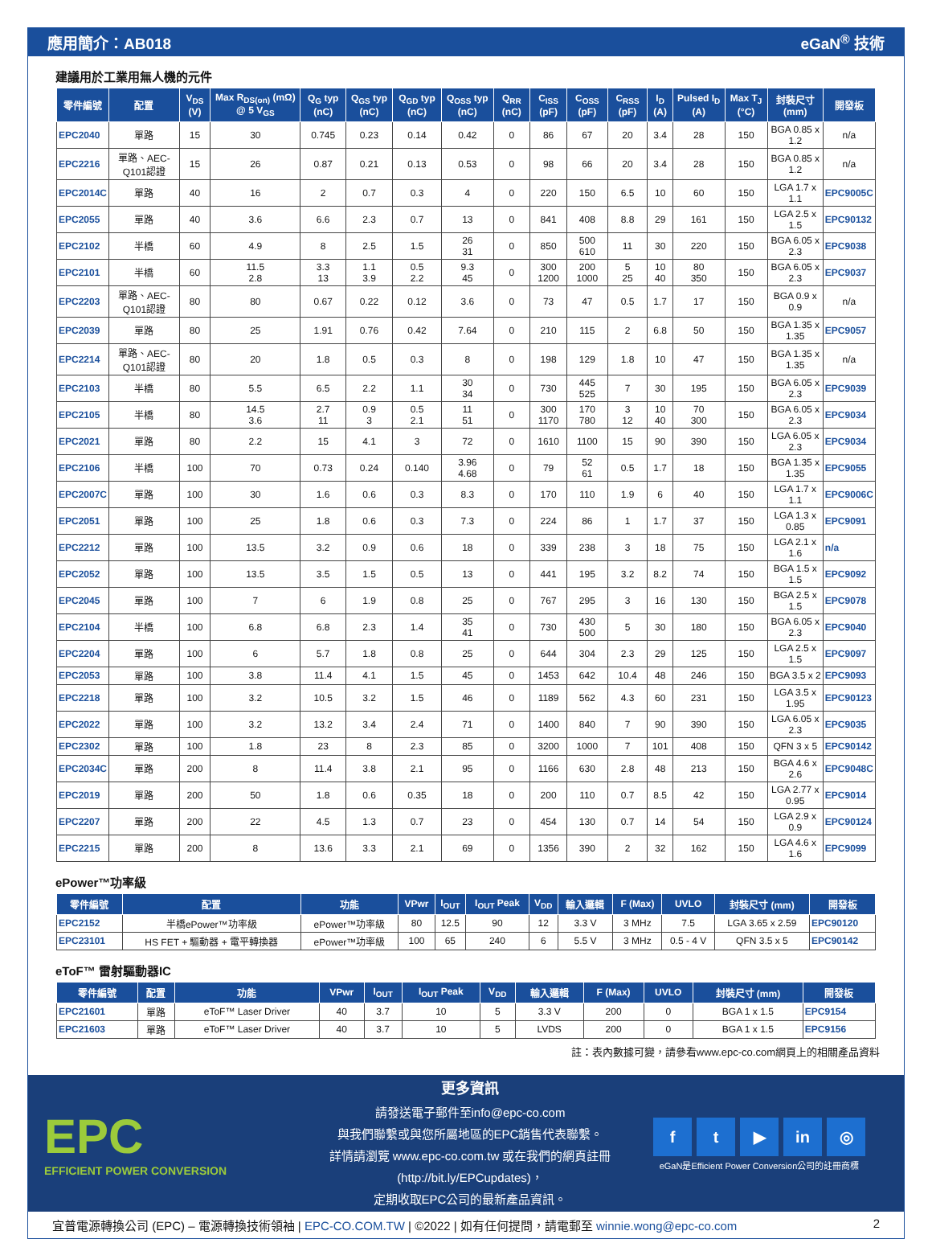應用簡介：AB018 eGaN<sup>®</sup> 技術
建議用於工業用無人機的元件
| 零件編號 | 配置 | V<sub>DS</sub> (V) | Max R<sub>DS(on)</sub> (mΩ) @ 5 V<sub>GS</sub> | Q<sub>G</sub> typ (nC) | Q<sub>GS</sub> typ (nC) | Q<sub>GD</sub> typ (nC) | Q<sub>OSS</sub> typ (nC) | Q<sub>RR</sub> (nC) | C<sub>ISS</sub> (pF) | C<sub>OSS</sub> (pF) | C<sub>RSS</sub> (pF) | I<sub>D</sub> (A) | Pulsed I<sub>D</sub> (A) | Max T<sub>J</sub> (°C) | 封裝尺寸 (mm) | 開發板 |
| --- | --- | --- | --- | --- | --- | --- | --- | --- | --- | --- | --- | --- | --- | --- | --- | --- |
| EPC2040 | 單路 | 15 | 30 | 0.745 | 0.23 | 0.14 | 0.42 | 0 | 86 | 67 | 20 | 3.4 | 28 | 150 | BGA 0.85 x 1.2 | n/a |
| EPC2216 | 單路、AEC-Q101認證 | 15 | 26 | 0.87 | 0.21 | 0.13 | 0.53 | 0 | 98 | 66 | 20 | 3.4 | 28 | 150 | BGA 0.85 x 1.2 | n/a |
| EPC2014C | 單路 | 40 | 16 | 2 | 0.7 | 0.3 | 4 | 0 | 220 | 150 | 6.5 | 10 | 60 | 150 | LGA 1.7 x 1.1 | EPC9005C |
| EPC2055 | 單路 | 40 | 3.6 | 6.6 | 2.3 | 0.7 | 13 | 0 | 841 | 408 | 8.8 | 29 | 161 | 150 | LGA 2.5 x 1.5 | EPC90132 |
| EPC2102 | 半橋 | 60 | 4.9 | 8 | 2.5 | 1.5 | 26 31 | 0 | 850 | 500 610 | 11 | 30 | 220 | 150 | BGA 6.05 x 2.3 | EPC9038 |
| EPC2101 | 半橋 | 60 | 11.5 2.8 | 3.3 13 | 1.1 3.9 | 0.5 2.2 | 9.3 45 | 0 | 300 1200 | 200 1000 | 5 25 | 10 40 | 80 350 | 150 | BGA 6.05 x 2.3 | EPC9037 |
| EPC2203 | 單路、AEC-Q101認證 | 80 | 80 | 0.67 | 0.22 | 0.12 | 3.6 | 0 | 73 | 47 | 0.5 | 1.7 | 17 | 150 | BGA 0.9 x 0.9 | n/a |
| EPC2039 | 單路 | 80 | 25 | 1.91 | 0.76 | 0.42 | 7.64 | 0 | 210 | 115 | 2 | 6.8 | 50 | 150 | BGA 1.35 x 1.35 | EPC9057 |
| EPC2214 | 單路、AEC-Q101認證 | 80 | 20 | 1.8 | 0.5 | 0.3 | 8 | 0 | 198 | 129 | 1.8 | 10 | 47 | 150 | BGA 1.35 x 1.35 | n/a |
| EPC2103 | 半橋 | 80 | 5.5 | 6.5 | 2.2 | 1.1 | 30 34 | 0 | 730 | 445 525 | 7 | 30 | 195 | 150 | BGA 6.05 x 2.3 | EPC9039 |
| EPC2105 | 半橋 | 80 | 14.5 3.6 | 2.7 11 | 0.9 3 | 0.5 2.1 | 11 51 | 0 | 300 1170 | 170 780 | 3 12 | 10 40 | 70 300 | 150 | BGA 6.05 x 2.3 | EPC9034 |
| EPC2021 | 單路 | 80 | 2.2 | 15 | 4.1 | 3 | 72 | 0 | 1610 | 1100 | 15 | 90 | 390 | 150 | LGA 6.05 x 2.3 | EPC9034 |
| EPC2106 | 半橋 | 100 | 70 | 0.73 | 0.24 | 0.140 | 3.96 4.68 | 0 | 79 | 52 61 | 0.5 | 1.7 | 18 | 150 | BGA 1.35 x 1.35 | EPC9055 |
| EPC2007C | 單路 | 100 | 30 | 1.6 | 0.6 | 0.3 | 8.3 | 0 | 170 | 110 | 1.9 | 6 | 40 | 150 | LGA 1.7 x 1.1 | EPC9006C |
| EPC2051 | 單路 | 100 | 25 | 1.8 | 0.6 | 0.3 | 7.3 | 0 | 224 | 86 | 1 | 1.7 | 37 | 150 | LGA 1.3 x 0.85 | EPC9091 |
| EPC2212 | 單路 | 100 | 13.5 | 3.2 | 0.9 | 0.6 | 18 | 0 | 339 | 238 | 3 | 18 | 75 | 150 | LGA 2.1 x 1.6 | n/a |
| EPC2052 | 單路 | 100 | 13.5 | 3.5 | 1.5 | 0.5 | 13 | 0 | 441 | 195 | 3.2 | 8.2 | 74 | 150 | BGA 1.5 x 1.5 | EPC9092 |
| EPC2045 | 單路 | 100 | 7 | 6 | 1.9 | 0.8 | 25 | 0 | 767 | 295 | 3 | 16 | 130 | 150 | BGA 2.5 x 1.5 | EPC9078 |
| EPC2104 | 半橋 | 100 | 6.8 | 6.8 | 2.3 | 1.4 | 35 41 | 0 | 730 | 430 500 | 5 | 30 | 180 | 150 | BGA 6.05 x 2.3 | EPC9040 |
| EPC2204 | 單路 | 100 | 6 | 5.7 | 1.8 | 0.8 | 25 | 0 | 644 | 304 | 2.3 | 29 | 125 | 150 | LGA 2.5 x 1.5 | EPC9097 |
| EPC2053 | 單路 | 100 | 3.8 | 11.4 | 4.1 | 1.5 | 45 | 0 | 1453 | 642 | 10.4 | 48 | 246 | 150 | BGA 3.5 x 2 | EPC9093 |
| EPC2218 | 單路 | 100 | 3.2 | 10.5 | 3.2 | 1.5 | 46 | 0 | 1189 | 562 | 4.3 | 60 | 231 | 150 | LGA 3.5 x 1.95 | EPC90123 |
| EPC2022 | 單路 | 100 | 3.2 | 13.2 | 3.4 | 2.4 | 71 | 0 | 1400 | 840 | 7 | 90 | 390 | 150 | LGA 6.05 x 2.3 | EPC9035 |
| EPC2302 | 單路 | 100 | 1.8 | 23 | 8 | 2.3 | 85 | 0 | 3200 | 1000 | 7 | 101 | 408 | 150 | QFN 3 x 5 | EPC90142 |
| EPC2034C | 單路 | 200 | 8 | 11.4 | 3.8 | 2.1 | 95 | 0 | 1166 | 630 | 2.8 | 48 | 213 | 150 | BGA 4.6 x 2.6 | EPC9048C |
| EPC2019 | 單路 | 200 | 50 | 1.8 | 0.6 | 0.35 | 18 | 0 | 200 | 110 | 0.7 | 8.5 | 42 | 150 | LGA 2.77 x 0.95 | EPC9014 |
| EPC2207 | 單路 | 200 | 22 | 4.5 | 1.3 | 0.7 | 23 | 0 | 454 | 130 | 0.7 | 14 | 54 | 150 | LGA 2.9 x 0.9 | EPC90124 |
| EPC2215 | 單路 | 200 | 8 | 13.6 | 3.3 | 2.1 | 69 | 0 | 1356 | 390 | 2 | 32 | 162 | 150 | LGA 4.6 x 1.6 | EPC9099 |
ePower™功率級
| 零件編號 | 配置 | 功能 | VPwr | I<sub>OUT</sub> | I<sub>OUT</sub> Peak | V<sub>DD</sub> | 輸入邏輯 | F (Max) | UVLO | 封裝尺寸 (mm) | 開發板 |
| --- | --- | --- | --- | --- | --- | --- | --- | --- | --- | --- | --- |
| EPC2152 | 半橋ePower™功率級 | ePower™功率級 | 80 | 12.5 | 90 | 12 | 3.3 V | 3 MHz | 7.5 | LGA 3.65 x 2.59 | EPC90120 |
| EPC23101 | HS FET + 驅動器 + 電平轉換器 | ePower™功率級 | 100 | 65 | 240 | 6 | 5.5 V | 3 MHz | 0.5 - 4 V | QFN 3.5 x 5 | EPC90142 |
eToF™ 雷射驅動器IC
| 零件編號 | 配置 | 功能 | VPwr | I<sub>OUT</sub> | I<sub>OUT</sub> Peak | V<sub>DD</sub> | 輸入邏輯 | F (Max) | UVLO | 封裝尺寸 (mm) | 開發板 |
| --- | --- | --- | --- | --- | --- | --- | --- | --- | --- | --- | --- |
| EPC21601 | 單路 | eToF™ Laser Driver | 40 | 3.7 | 10 | 5 | 3.3 V | 200 | 0 | BGA 1 x 1.5 | EPC9154 |
| EPC21603 | 單路 | eToF™ Laser Driver | 40 | 3.7 | 10 | 5 | LVDS | 200 | 0 | BGA 1 x 1.5 | EPC9156 |
註：表內數據可變，請參看www.epc-co.com網頁上的相關產品資料
EPC
EFFICIENT POWER CONVERSION
更多資訊
請發送電子郵件至info@epc-co.com
與我們聯繫或與您所屬地區的EPC銷售代表聯繫。
詳情請瀏覽 www.epc-co.com.tw 或在我們的網頁註冊
(http://bit.ly/EPCupdates)，
定期收取EPC公司的最新產品資訊。
ft ▶ in ◎
eGaN是Efficient Power Conversion公司的註冊商標
宜普電源轉換公司 (EPC) – 電源轉換技術領袖 | EPC-CO.COM.TW | ©2022 | 如有任何提問，請電郵至 winnie.wong@epc-co.com 2